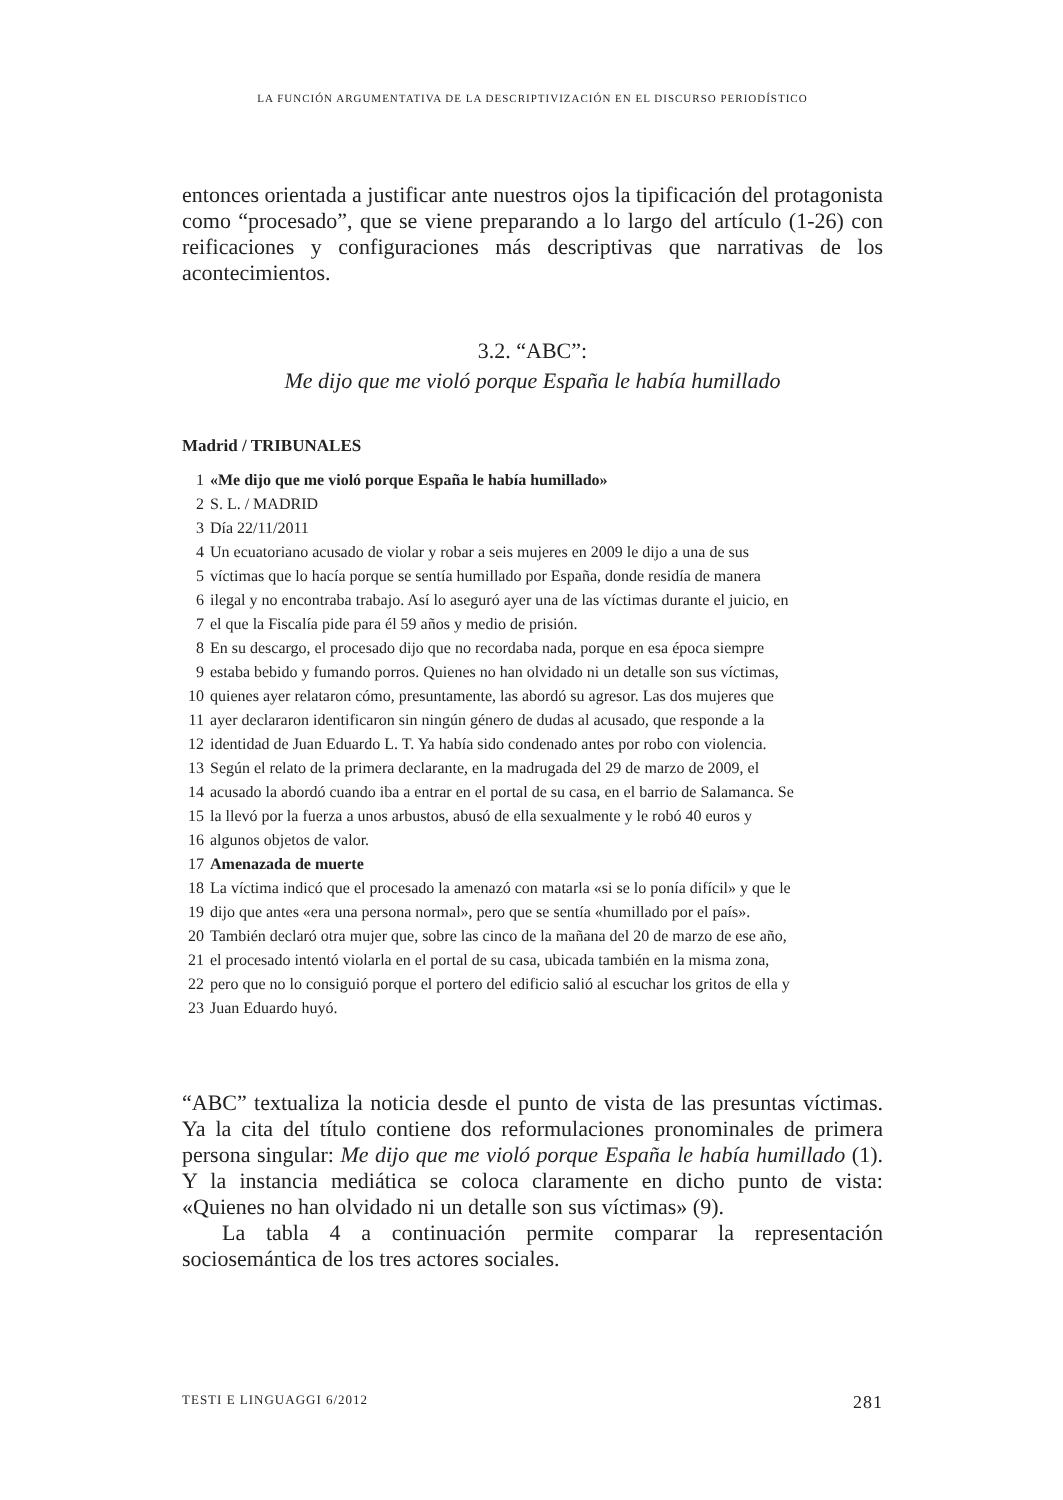LA FUNCIÓN ARGUMENTATIVA DE LA DESCRIPTIVIZACIÓN EN EL DISCURSO PERIODÍSTICO
entonces orientada a justificar ante nuestros ojos la tipificación del protagonista como “procesado”, que se viene preparando a lo largo del artículo (1-26) con reificaciones y configuraciones más descriptivas que narrativas de los acontecimientos.
3.2. “ABC”:
Me dijo que me violó porque España le había humillado
Madrid / TRIBUNALES
| 1 | «Me dijo que me violó porque España le había humillado» |
| 2 | S. L. / MADRID |
| 3 | Día 22/11/2011 |
| 4 | Un ecuatoriano acusado de violar y robar a seis mujeres en 2009 le dijo a una de sus |
| 5 | víctimas que lo hacía porque se sentía humillado por España, donde residía de manera |
| 6 | ilegal y no encontraba trabajo. Así lo aseguró ayer una de las víctimas durante el juicio, en |
| 7 | el que la Fiscalía pide para él 59 años y medio de prisión. |
| 8 | En su descargo, el procesado dijo que no recordaba nada, porque en esa época siempre |
| 9 | estaba bebido y fumando porros. Quienes no han olvidado ni un detalle son sus víctimas, |
| 10 | quienes ayer relataron cómo, presuntamente, las abordó su agresor. Las dos mujeres que |
| 11 | ayer declararon identificaron sin ningún género de dudas al acusado, que responde a la |
| 12 | identidad de Juan Eduardo L. T. Ya había sido condenado antes por robo con violencia. |
| 13 | Según el relato de la primera declarante, en la madrugada del 29 de marzo de 2009, el |
| 14 | acusado la abordó cuando iba a entrar en el portal de su casa, en el barrio de Salamanca. Se |
| 15 | la llevó por la fuerza a unos arbustos, abusó de ella sexualmente y le robó 40 euros y |
| 16 | algunos objetos de valor. |
| 17 | Amenazada de muerte |
| 18 | La víctima indicó que el procesado la amenazó con matarla «si se lo ponía difícil» y que le |
| 19 | dijo que antes «era una persona normal», pero que se sentía «humillado por el país». |
| 20 | También declaró otra mujer que, sobre las cinco de la mañana del 20 de marzo de ese año, |
| 21 | el procesado intentó violarla en el portal de su casa, ubicada también en la misma zona, |
| 22 | pero que no lo consiguió porque el portero del edificio salió al escuchar los gritos de ella y |
| 23 | Juan Eduardo huyó. |
“ABC” textualiza la noticia desde el punto de vista de las presuntas víctimas. Ya la cita del título contiene dos reformulaciones pronominales de primera persona singular: Me dijo que me violó porque España le había humillado (1). Y la instancia mediática se coloca claramente en dicho punto de vista: «Quienes no han olvidado ni un detalle son sus víctimas» (9).
La tabla 4 a continuación permite comparar la representación sociosemántica de los tres actores sociales.
TESTI E LINGUAGGI 6/2012 281